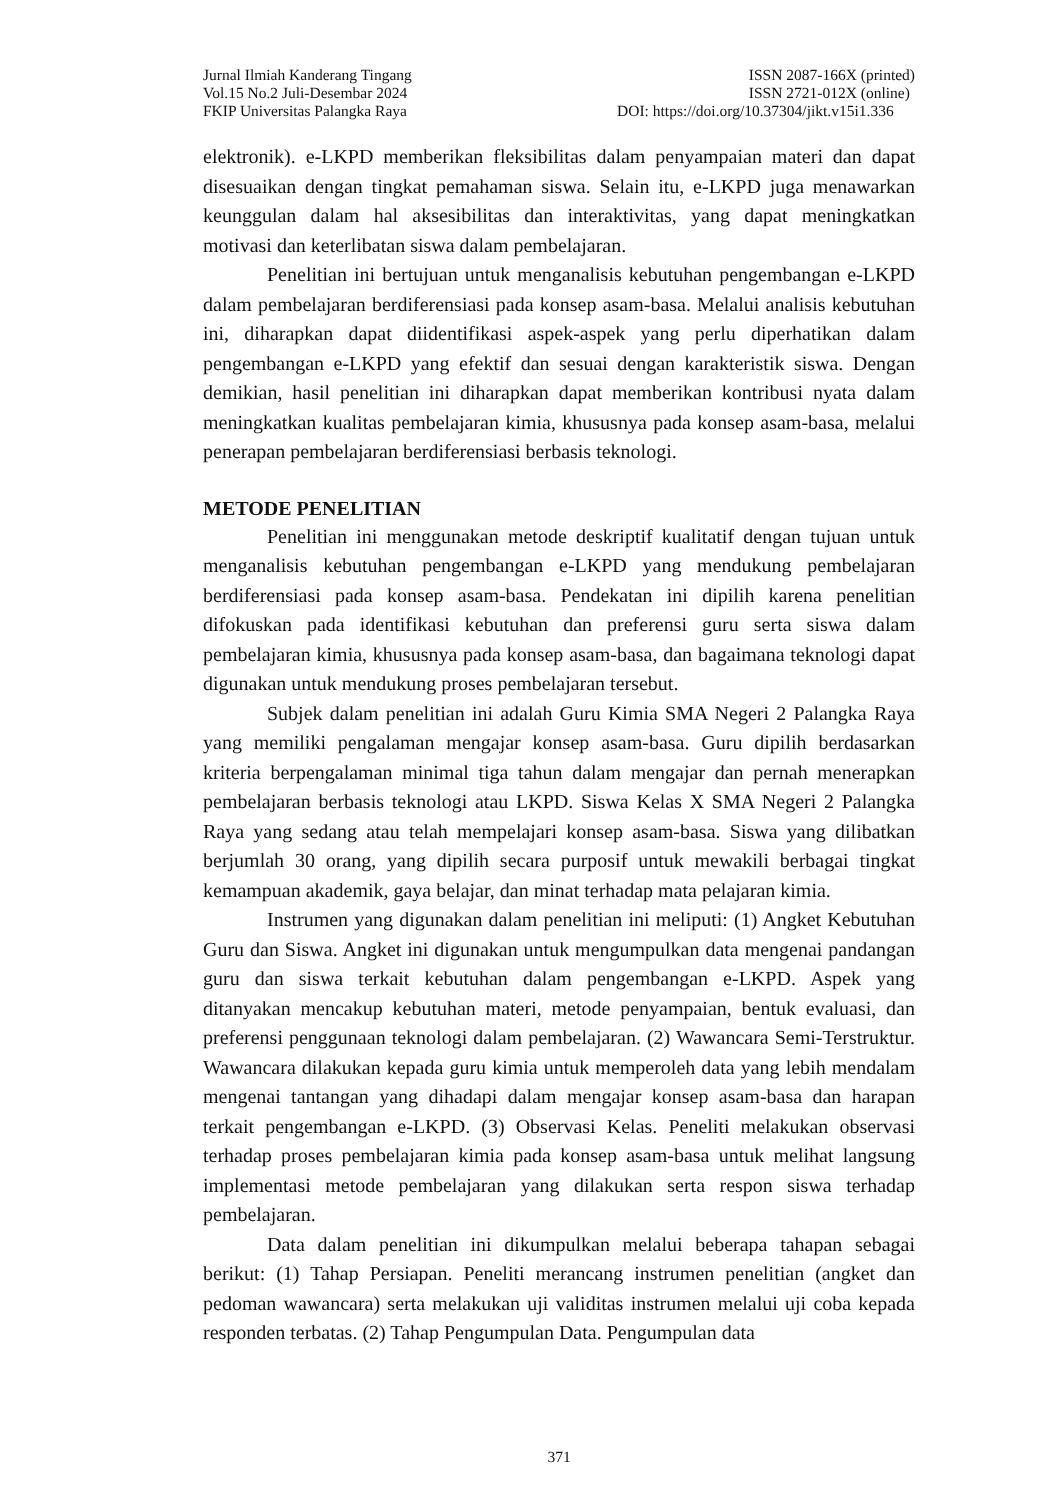Jurnal Ilmiah Kanderang Tingang
Vol.15 No.2 Juli-Desembar 2024
FKIP Universitas Palangka Raya
ISSN 2087-166X (printed)
ISSN 2721-012X (online)
DOI: https://doi.org/10.37304/jikt.v15i1.336
elektronik). e-LKPD memberikan fleksibilitas dalam penyampaian materi dan dapat disesuaikan dengan tingkat pemahaman siswa. Selain itu, e-LKPD juga menawarkan keunggulan dalam hal aksesibilitas dan interaktivitas, yang dapat meningkatkan motivasi dan keterlibatan siswa dalam pembelajaran.
Penelitian ini bertujuan untuk menganalisis kebutuhan pengembangan e-LKPD dalam pembelajaran berdiferensiasi pada konsep asam-basa. Melalui analisis kebutuhan ini, diharapkan dapat diidentifikasi aspek-aspek yang perlu diperhatikan dalam pengembangan e-LKPD yang efektif dan sesuai dengan karakteristik siswa. Dengan demikian, hasil penelitian ini diharapkan dapat memberikan kontribusi nyata dalam meningkatkan kualitas pembelajaran kimia, khususnya pada konsep asam-basa, melalui penerapan pembelajaran berdiferensiasi berbasis teknologi.
METODE PENELITIAN
Penelitian ini menggunakan metode deskriptif kualitatif dengan tujuan untuk menganalisis kebutuhan pengembangan e-LKPD yang mendukung pembelajaran berdiferensiasi pada konsep asam-basa. Pendekatan ini dipilih karena penelitian difokuskan pada identifikasi kebutuhan dan preferensi guru serta siswa dalam pembelajaran kimia, khususnya pada konsep asam-basa, dan bagaimana teknologi dapat digunakan untuk mendukung proses pembelajaran tersebut.
Subjek dalam penelitian ini adalah Guru Kimia SMA Negeri 2 Palangka Raya yang memiliki pengalaman mengajar konsep asam-basa. Guru dipilih berdasarkan kriteria berpengalaman minimal tiga tahun dalam mengajar dan pernah menerapkan pembelajaran berbasis teknologi atau LKPD. Siswa Kelas X SMA Negeri 2 Palangka Raya yang sedang atau telah mempelajari konsep asam-basa. Siswa yang dilibatkan berjumlah 30 orang, yang dipilih secara purposif untuk mewakili berbagai tingkat kemampuan akademik, gaya belajar, dan minat terhadap mata pelajaran kimia.
Instrumen yang digunakan dalam penelitian ini meliputi: (1) Angket Kebutuhan Guru dan Siswa. Angket ini digunakan untuk mengumpulkan data mengenai pandangan guru dan siswa terkait kebutuhan dalam pengembangan e-LKPD. Aspek yang ditanyakan mencakup kebutuhan materi, metode penyampaian, bentuk evaluasi, dan preferensi penggunaan teknologi dalam pembelajaran. (2) Wawancara Semi-Terstruktur. Wawancara dilakukan kepada guru kimia untuk memperoleh data yang lebih mendalam mengenai tantangan yang dihadapi dalam mengajar konsep asam-basa dan harapan terkait pengembangan e-LKPD. (3) Observasi Kelas. Peneliti melakukan observasi terhadap proses pembelajaran kimia pada konsep asam-basa untuk melihat langsung implementasi metode pembelajaran yang dilakukan serta respon siswa terhadap pembelajaran.
Data dalam penelitian ini dikumpulkan melalui beberapa tahapan sebagai berikut: (1) Tahap Persiapan. Peneliti merancang instrumen penelitian (angket dan pedoman wawancara) serta melakukan uji validitas instrumen melalui uji coba kepada responden terbatas. (2) Tahap Pengumpulan Data. Pengumpulan data
371